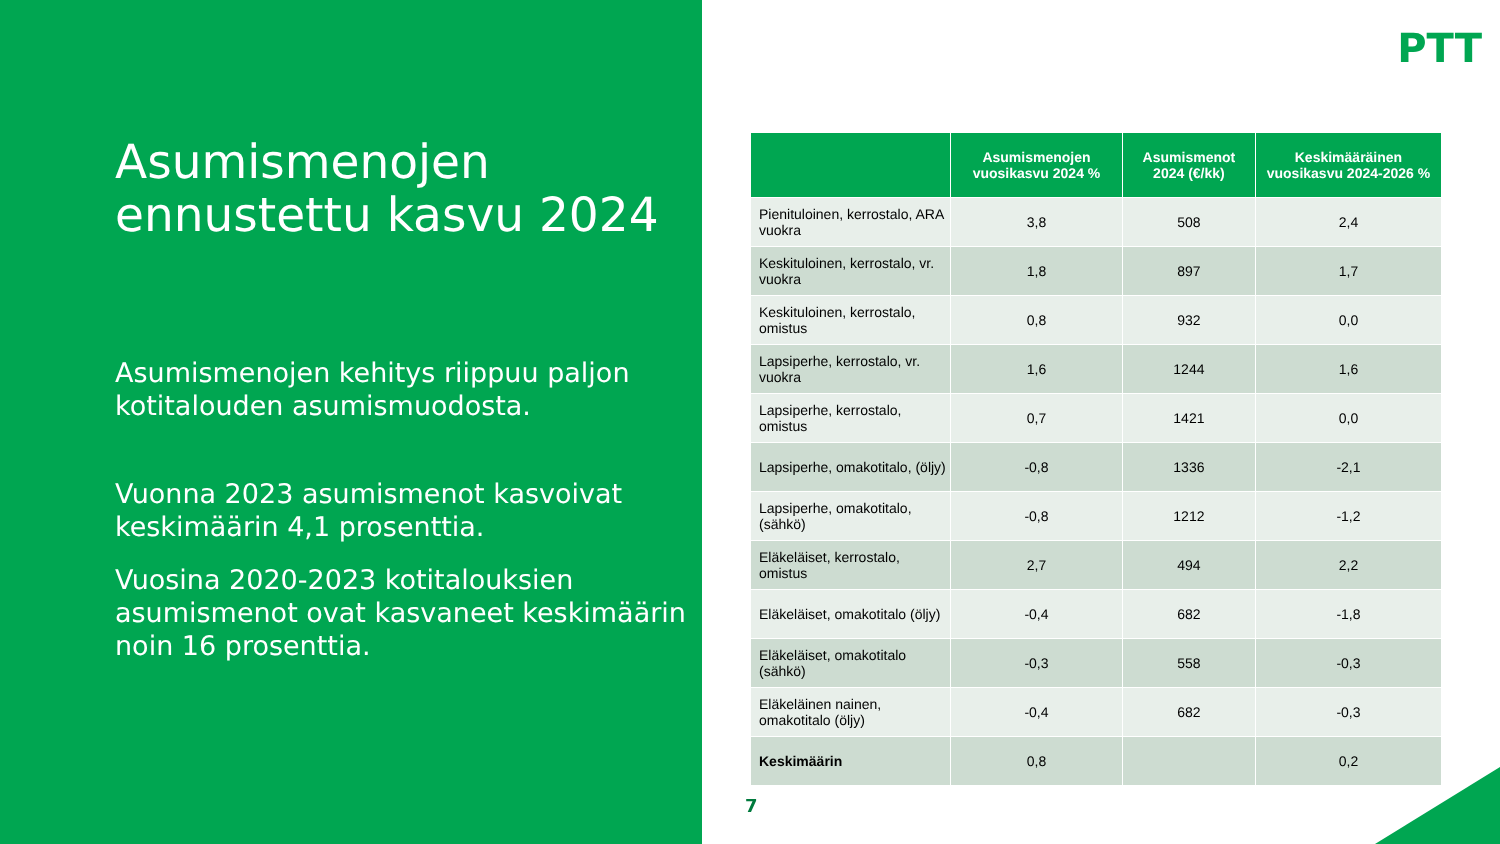Asumismenojen ennustettu kasvu 2024
Asumismenojen kehitys riippuu paljon kotitalouden asumismuodosta.
Vuonna 2023 asumismenot kasvoivat keskimäärin 4,1 prosenttia.
Vuosina 2020-2023 kotitalouksien asumismenot ovat kasvaneet keskimäärin noin 16 prosenttia.
PTT
| | Asumismenojen vuosikasvu 2024 % | Asumismenot 2024 (€/kk) | Keskimääräinen vuosikasvu 2024-2026 % |
| --- | --- | --- | --- |
| Pienituloinen, kerrostalo, ARA vuokra | 3,8 | 508 | 2,4 |
| Keskituloinen, kerrostalo, vr. vuokra | 1,8 | 897 | 1,7 |
| Keskituloinen, kerrostalo, omistus | 0,8 | 932 | 0,0 |
| Lapsiperhe, kerrostalo, vr. vuokra | 1,6 | 1244 | 1,6 |
| Lapsiperhe, kerrostalo, omistus | 0,7 | 1421 | 0,0 |
| Lapsiperhe, omakotitalo, (öljy) | -0,8 | 1336 | -2,1 |
| Lapsiperhe, omakotitalo, (sähkö) | -0,8 | 1212 | -1,2 |
| Eläkeläiset, kerrostalo, omistus | 2,7 | 494 | 2,2 |
| Eläkeläiset, omakotitalo (öljy) | -0,4 | 682 | -1,8 |
| Eläkeläiset, omakotitalo (sähkö) | -0,3 | 558 | -0,3 |
| Eläkeläinen nainen, omakotitalo (öljy) | -0,4 | 682 | -0,3 |
| Keskimäärin | 0,8 | | 0,2 |
7